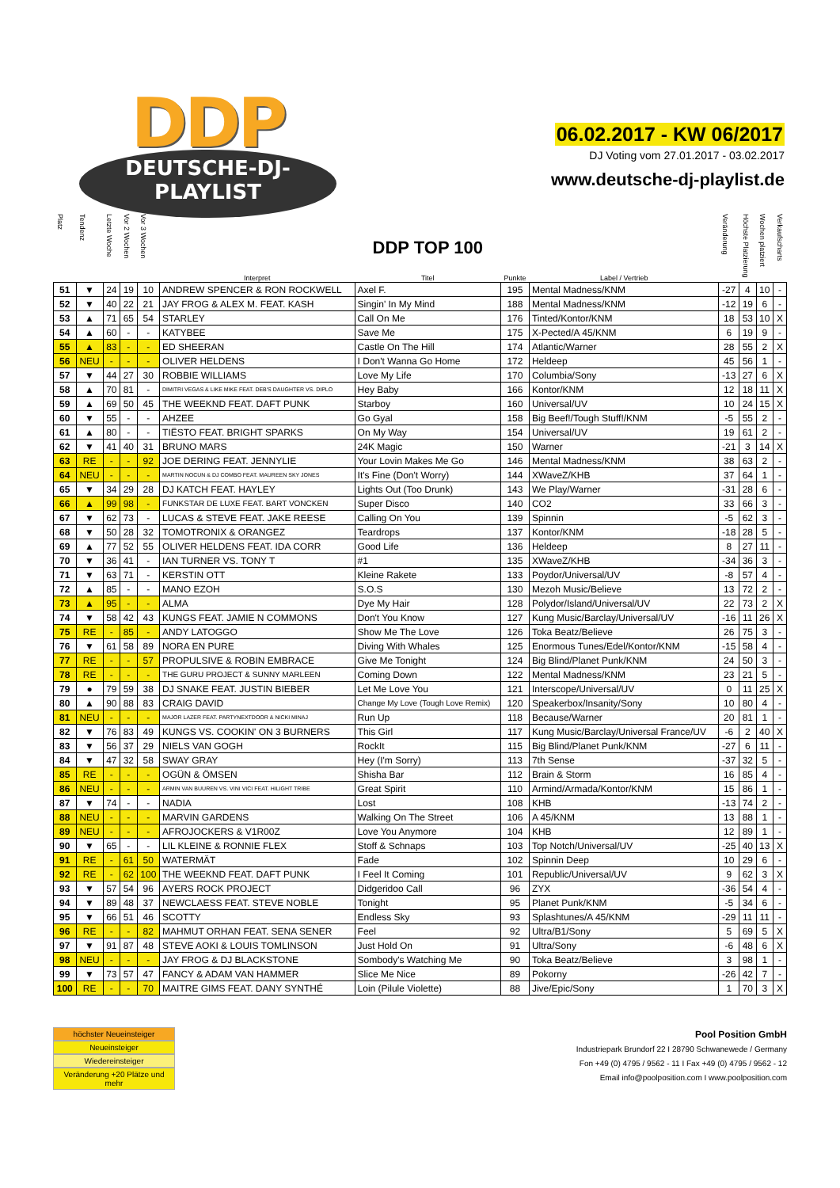DDP
DEUTSCHE-DJ-PLAYLIST
06.02.2017 - KW 06/2017
DJ Voting vom 27.01.2017 - 03.02.2017
www.deutsche-dj-playlist.de
| Platz | Tendenz | Letzte Woche | Vor 2 Wochen | Vor 3 Wochen | Interpret | DDP TOP 100 Titel | Punkte | Label / Vertrieb | Veränderung | Höchste Platzierung | Wochen platziert | Verkaufscharts |
| --- | --- | --- | --- | --- | --- | --- | --- | --- | --- | --- | --- | --- |
| 51 | ▼ | 24 | 19 | 10 | ANDREW SPENCER & RON ROCKWELL | Axel F. | 195 | Mental Madness/KNM | -27 | 4 | 10 | - |
| 52 | ▼ | 40 | 22 | 21 | JAY FROG & ALEX M. FEAT. KASH | Singin' In My Mind | 188 | Mental Madness/KNM | -12 | 19 | 6 | - |
| 53 | ▲ | 71 | 65 | 54 | STARLEY | Call On Me | 176 | Tinted/Kontor/KNM | 18 | 53 | 10 | X |
| 54 | ▲ | 60 | - | - | KATYBEE | Save Me | 175 | X-Pected/A 45/KNM | 6 | 19 | 9 | - |
| 55 | ▲ | 83 | - | - | ED SHEERAN | Castle On The Hill | 174 | Atlantic/Warner | 28 | 55 | 2 | X |
| 56 | NEU | - | - | - | OLIVER HELDENS | I Don't Wanna Go Home | 172 | Heldeep | 45 | 56 | 1 | - |
| 57 | ▼ | 44 | 27 | 30 | ROBBIE WILLIAMS | Love My Life | 170 | Columbia/Sony | -13 | 27 | 6 | X |
| 58 | ▲ | 70 | 81 | - | DIMITRI VEGAS & LIKE MIKE FEAT. DEB'S DAUGHTER VS. DIPLO | Hey Baby | 166 | Kontor/KNM | 12 | 18 | 11 | X |
| 59 | ▲ | 69 | 50 | 45 | THE WEEKND FEAT. DAFT PUNK | Starboy | 160 | Universal/UV | 10 | 24 | 15 | X |
| 60 | ▼ | 55 | - | - | AHZEE | Go Gyal | 158 | Big Beef!/Tough Stuff!/KNM | -5 | 55 | 2 | - |
| 61 | ▲ | 80 | - | - | TIËSTO FEAT. BRIGHT SPARKS | On My Way | 154 | Universal/UV | 19 | 61 | 2 | - |
| 62 | ▼ | 41 | 40 | 31 | BRUNO MARS | 24K Magic | 150 | Warner | -21 | 3 | 14 | X |
| 63 | RE | - | - | 92 | JOE DERING FEAT. JENNYLIE | Your Lovin Makes Me Go | 146 | Mental Madness/KNM | 38 | 63 | 2 | - |
| 64 | NEU | - | - | - | MARTIN NOCUN & DJ COMBO FEAT. MAUREEN SKY JONES | It's Fine (Don't Worry) | 144 | XWaveZ/KHB | 37 | 64 | 1 | - |
| 65 | ▼ | 34 | 29 | 28 | DJ KATCH FEAT. HAYLEY | Lights Out (Too Drunk) | 143 | We Play/Warner | -31 | 28 | 6 | - |
| 66 | ▲ | 99 | 98 | - | FUNKSTAR DE LUXE FEAT. BART VONCKEN | Super Disco | 140 | CO2 | 33 | 66 | 3 | - |
| 67 | ▼ | 62 | 73 | - | LUCAS & STEVE FEAT. JAKE REESE | Calling On You | 139 | Spinnin | -5 | 62 | 3 | - |
| 68 | ▼ | 50 | 28 | 32 | TOMOTRONIX & ORANGEZ | Teardrops | 137 | Kontor/KNM | -18 | 28 | 5 | - |
| 69 | ▲ | 77 | 52 | 55 | OLIVER HELDENS FEAT. IDA CORR | Good Life | 136 | Heldeep | 8 | 27 | 11 | - |
| 70 | ▼ | 36 | 41 | - | IAN TURNER VS. TONY T | #1 | 135 | XWaveZ/KHB | -34 | 36 | 3 | - |
| 71 | ▼ | 63 | 71 | - | KERSTIN OTT | Kleine Rakete | 133 | Poydor/Universal/UV | -8 | 57 | 4 | - |
| 72 | ▲ | 85 | - | - | MANO EZOH | S.O.S | 130 | Mezoh Music/Believe | 13 | 72 | 2 | - |
| 73 | ▲ | 95 | - | - | ALMA | Dye My Hair | 128 | Polydor/Island/Universal/UV | 22 | 73 | 2 | X |
| 74 | ▼ | 58 | 42 | 43 | KUNGS FEAT. JAMIE N COMMONS | Don't You Know | 127 | Kung Music/Barclay/Universal/UV | -16 | 11 | 26 | X |
| 75 | RE | - | 85 | - | ANDY LATOGGO | Show Me The Love | 126 | Toka Beatz/Believe | 26 | 75 | 3 | - |
| 76 | ▼ | 61 | 58 | 89 | NORA EN PURE | Diving With Whales | 125 | Enormous Tunes/Edel/Kontor/KNM | -15 | 58 | 4 | - |
| 77 | RE | - | - | 57 | PROPULSIVE & ROBIN EMBRACE | Give Me Tonight | 124 | Big Blind/Planet Punk/KNM | 24 | 50 | 3 | - |
| 78 | RE | - | - | - | THE GURU PROJECT & SUNNY MARLEEN | Coming Down | 122 | Mental Madness/KNM | 23 | 21 | 5 | - |
| 79 | ● | 79 | 59 | 38 | DJ SNAKE FEAT. JUSTIN BIEBER | Let Me Love You | 121 | Interscope/Universal/UV | 0 | 11 | 25 | X |
| 80 | ▲ | 90 | 88 | 83 | CRAIG DAVID | Change My Love (Tough Love Remix) | 120 | Speakerbox/Insanity/Sony | 10 | 80 | 4 | - |
| 81 | NEU | - | - | - | MAJOR LAZER FEAT. PARTYNEXTDOOR & NICKI MINAJ | Run Up | 118 | Because/Warner | 20 | 81 | 1 | - |
| 82 | ▼ | 76 | 83 | 49 | KUNGS VS. COOKIN' ON 3 BURNERS | This Girl | 117 | Kung Music/Barclay/Universal France/UV | -6 | 2 | 40 | X |
| 83 | ▼ | 56 | 37 | 29 | NIELS VAN GOGH | RockIt | 115 | Big Blind/Planet Punk/KNM | -27 | 6 | 11 | - |
| 84 | ▼ | 47 | 32 | 58 | SWAY GRAY | Hey (I'm Sorry) | 113 | 7th Sense | -37 | 32 | 5 | - |
| 85 | RE | - | - | - | OGÜN & ÖMSEN | Shisha Bar | 112 | Brain & Storm | 16 | 85 | 4 | - |
| 86 | NEU | - | - | - | ARMIN VAN BUUREN VS. VINI VICI FEAT. HILIGHT TRIBE | Great Spirit | 110 | Armind/Armada/Kontor/KNM | 15 | 86 | 1 | - |
| 87 | ▼ | 74 | - | - | NADIA | Lost | 108 | KHB | -13 | 74 | 2 | - |
| 88 | NEU | - | - | - | MARVIN GARDENS | Walking On The Street | 106 | A 45/KNM | 13 | 88 | 1 | - |
| 89 | NEU | - | - | - | AFROJOCKERS & V1R00Z | Love You Anymore | 104 | KHB | 12 | 89 | 1 | - |
| 90 | ▼ | 65 | - | - | LIL KLEINE & RONNIE FLEX | Stoff & Schnaps | 103 | Top Notch/Universal/UV | -25 | 40 | 13 | X |
| 91 | RE | - | 61 | 50 | WATERMÄT | Fade | 102 | Spinnin Deep | 10 | 29 | 6 | - |
| 92 | RE | - | 62 | 100 | THE WEEKND FEAT. DAFT PUNK | I Feel It Coming | 101 | Republic/Universal/UV | 9 | 62 | 3 | X |
| 93 | ▼ | 57 | 54 | 96 | AYERS ROCK PROJECT | Didgeridoo Call | 96 | ZYX | -36 | 54 | 4 | - |
| 94 | ▼ | 89 | 48 | 37 | NEWCLAESS FEAT. STEVE NOBLE | Tonight | 95 | Planet Punk/KNM | -5 | 34 | 6 | - |
| 95 | ▼ | 66 | 51 | 46 | SCOTTY | Endless Sky | 93 | Splashtunes/A 45/KNM | -29 | 11 | 11 | - |
| 96 | RE | - | - | 82 | MAHMUT ORHAN FEAT. SENA SENER | Feel | 92 | Ultra/B1/Sony | 5 | 69 | 5 | X |
| 97 | ▼ | 91 | 87 | 48 | STEVE AOKI & LOUIS TOMLINSON | Just Hold On | 91 | Ultra/Sony | -6 | 48 | 6 | X |
| 98 | NEU | - | - | - | JAY FROG & DJ BLACKSTONE | Sombody's Watching Me | 90 | Toka Beatz/Believe | 3 | 98 | 1 | - |
| 99 | ▼ | 73 | 57 | 47 | FANCY & ADAM VAN HAMMER | Slice Me Nice | 89 | Pokorny | -26 | 42 | 7 | - |
| 100 | RE | - | - | 70 | MAITRE GIMS FEAT. DANY SYNTHÉ | Loin (Pilule Violette) | 88 | Jive/Epic/Sony | 1 | 70 | 3 | X |
höchster Neueinsteiger
Neueinsteiger
Wiedereinsteiger
Veränderung +20 Plätze und mehr
Pool Position GmbH
Industriepark Brundorf 22 I 28790 Schwanewede / Germany
Fon +49 (0) 4795 / 9562 - 11 I Fax +49 (0) 4795 / 9562 - 12
Email info@poolposition.com I www.poolposition.com